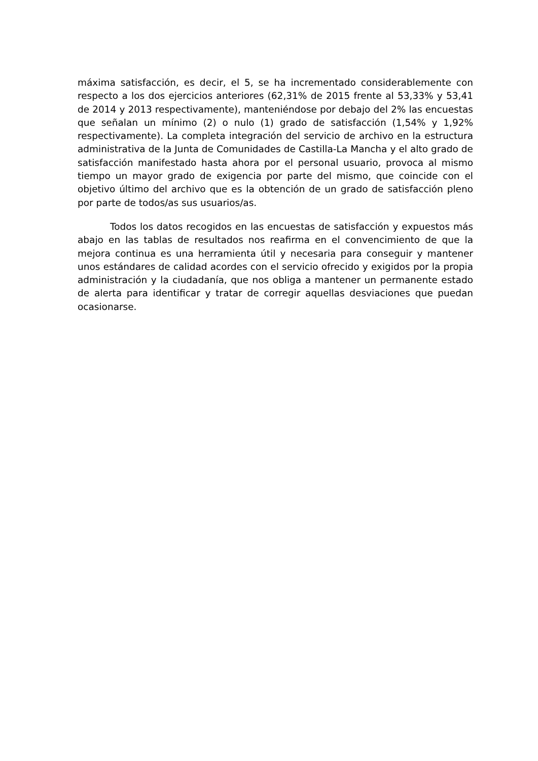máxima satisfacción, es decir, el 5, se ha incrementado considerablemente con respecto a los dos ejercicios anteriores (62,31% de 2015 frente al 53,33% y 53,41 de 2014 y 2013 respectivamente), manteniéndose por debajo del 2% las encuestas que señalan un mínimo (2) o nulo (1) grado de satisfacción (1,54% y 1,92% respectivamente). La completa integración del servicio de archivo en la estructura administrativa de la Junta de Comunidades de Castilla-La Mancha y el alto grado de satisfacción manifestado hasta ahora por el personal usuario, provoca al mismo tiempo un mayor grado de exigencia por parte del mismo, que coincide con el objetivo último del archivo que es la obtención de un grado de satisfacción pleno por parte de todos/as sus usuarios/as.
Todos los datos recogidos en las encuestas de satisfacción y expuestos más abajo en las tablas de resultados nos reafirma en el convencimiento de que la mejora continua es una herramienta útil y necesaria para conseguir y mantener unos estándares de calidad acordes con el servicio ofrecido y exigidos por la propia administración y la ciudadanía, que nos obliga a mantener un permanente estado de alerta para identificar y tratar de corregir aquellas desviaciones que puedan ocasionarse.